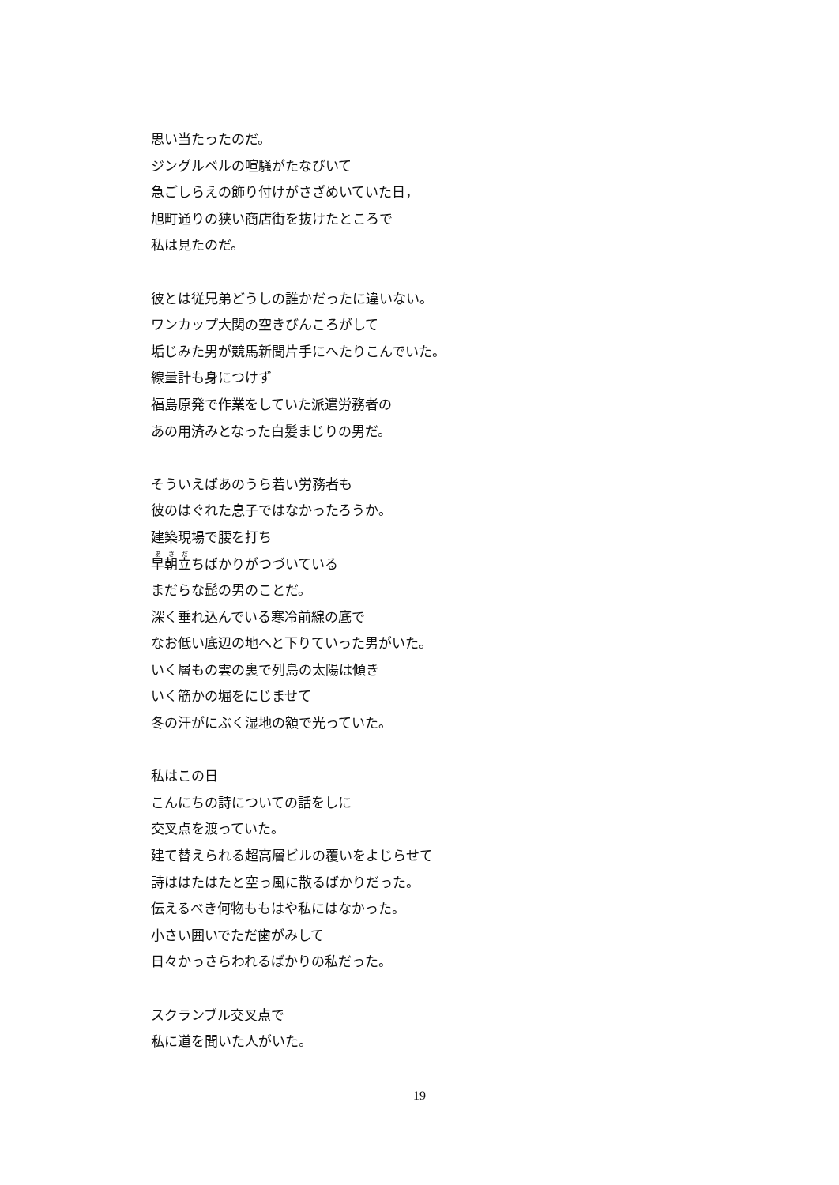思い当たったのだ。
ジングルベルの喧騒がたなびいて
急ごしらえの飾り付けがさざめいていた日，
旭町通りの狭い商店街を抜けたところで
私は見たのだ。
彼とは従兄弟どうしの誰かだったに違いない。
ワンカップ大関の空きびんころがして
垢じみた男が競馬新聞片手にへたりこんでいた。
線量計も身につけず
福島原発で作業をしていた派遣労務者の
あの用済みとなった白髪まじりの男だ。
そういえばあのうら若い労務者も
彼のはぐれた息子ではなかったろうか。
建築現場で腰を打ち
早朝立ちばかりがつづいている
まだらな髭の男のことだ。
深く垂れ込んでいる寒冷前線の底で
なお低い底辺の地へと下りていった男がいた。
いく層もの雲の裏で列島の太陽は傾き
いく筋かの堀をにじませて
冬の汗がにぶく湿地の額で光っていた。
私はこの日
こんにちの詩についての話をしに
交叉点を渡っていた。
建て替えられる超高層ビルの覆いをよじらせて
詩ははたはたと空っ風に散るばかりだった。
伝えるべき何物ももはや私にはなかった。
小さい囲いでただ歯がみして
日々かっさらわれるばかりの私だった。
スクランブル交叉点で
私に道を聞いた人がいた。
19